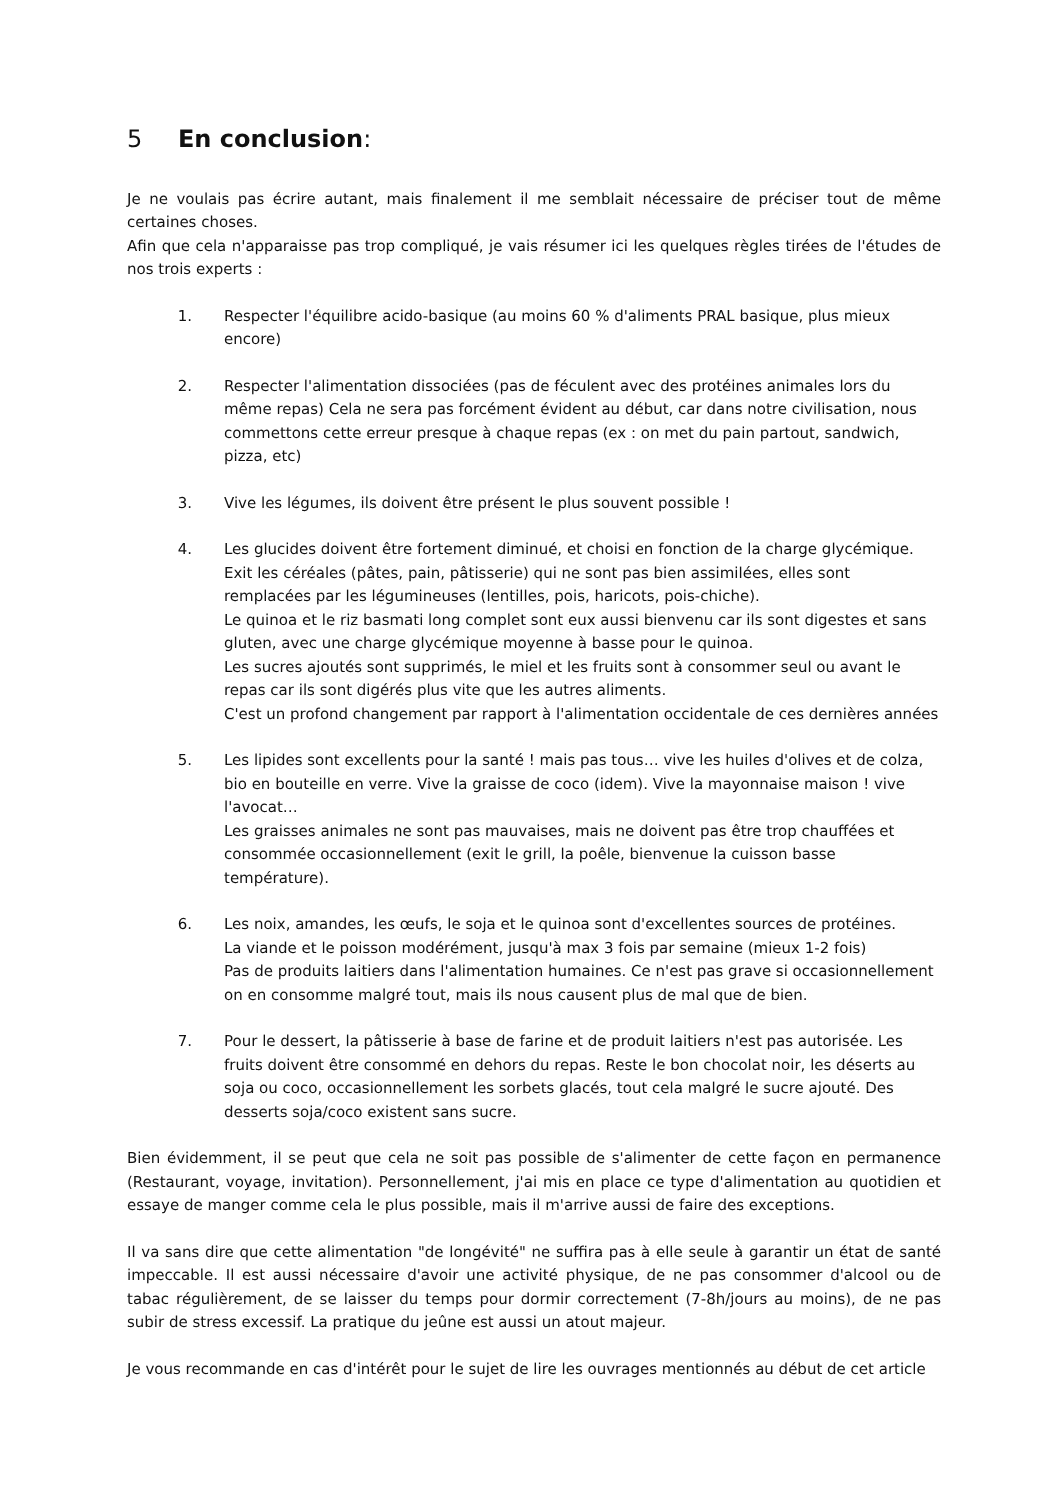5 En conclusion:
Je ne voulais pas écrire autant, mais finalement il me semblait nécessaire de préciser tout de même certaines choses.
Afin que cela n'apparaisse pas trop compliqué, je vais résumer ici les quelques règles tirées de l'études de nos trois experts :
1. Respecter l'équilibre acido-basique (au moins 60 % d'aliments PRAL basique, plus mieux encore)
2. Respecter l'alimentation dissociées (pas de féculent avec des protéines animales lors du même repas) Cela ne sera pas forcément évident au début, car dans notre civilisation, nous commettons cette erreur presque à chaque repas (ex : on met du pain partout, sandwich, pizza, etc)
3. Vive les légumes, ils doivent être présent le plus souvent possible !
4. Les glucides doivent être fortement diminué, et choisi en fonction de la charge glycémique.
Exit les céréales (pâtes, pain, pâtisserie) qui ne sont pas bien assimilées, elles sont remplacées par les légumineuses (lentilles, pois, haricots, pois-chiche).
Le quinoa et le riz basmati long complet sont eux aussi bienvenu car ils sont digestes et sans gluten, avec une charge glycémique moyenne à basse pour le quinoa.
Les sucres ajoutés sont supprimés, le miel et les fruits sont à consommer seul ou avant le repas car ils sont digérés plus vite que les autres aliments.
C'est un profond changement par rapport à l'alimentation occidentale de ces dernières années
5. Les lipides sont excellents pour la santé ! mais pas tous… vive les huiles d'olives et de colza, bio en bouteille en verre. Vive la graisse de coco (idem). Vive la mayonnaise maison ! vive l'avocat…
Les graisses animales ne sont pas mauvaises, mais ne doivent pas être trop chauffées et consommée occasionnellement (exit le grill, la poêle, bienvenue la cuisson basse température).
6. Les noix, amandes, les œufs, le soja et le quinoa sont d'excellentes sources de protéines.
La viande et le poisson modérément, jusqu'à max 3 fois par semaine (mieux 1-2 fois)
Pas de produits laitiers dans l'alimentation humaines. Ce n'est pas grave si occasionnellement on en consomme malgré tout, mais ils nous causent plus de mal que de bien.
7. Pour le dessert, la pâtisserie à base de farine et de produit laitiers n'est pas autorisée. Les fruits doivent être consommé en dehors du repas. Reste le bon chocolat noir, les déserts au soja ou coco, occasionnellement les sorbets glacés, tout cela malgré le sucre ajouté. Des desserts soja/coco existent sans sucre.
Bien évidemment, il se peut que cela ne soit pas possible de s'alimenter de cette façon en permanence (Restaurant, voyage, invitation). Personnellement, j'ai mis en place ce type d'alimentation au quotidien et essaye de manger comme cela le plus possible, mais il m'arrive aussi de faire des exceptions.
Il va sans dire que cette alimentation "de longévité" ne suffira pas à elle seule à garantir un état de santé impeccable. Il est aussi nécessaire d'avoir une activité physique, de ne pas consommer d'alcool ou de tabac régulièrement, de se laisser du temps pour dormir correctement (7-8h/jours au moins), de ne pas subir de stress excessif. La pratique du jeûne est aussi un atout majeur.
Je vous recommande en cas d'intérêt pour le sujet de lire les ouvrages mentionnés au début de cet article